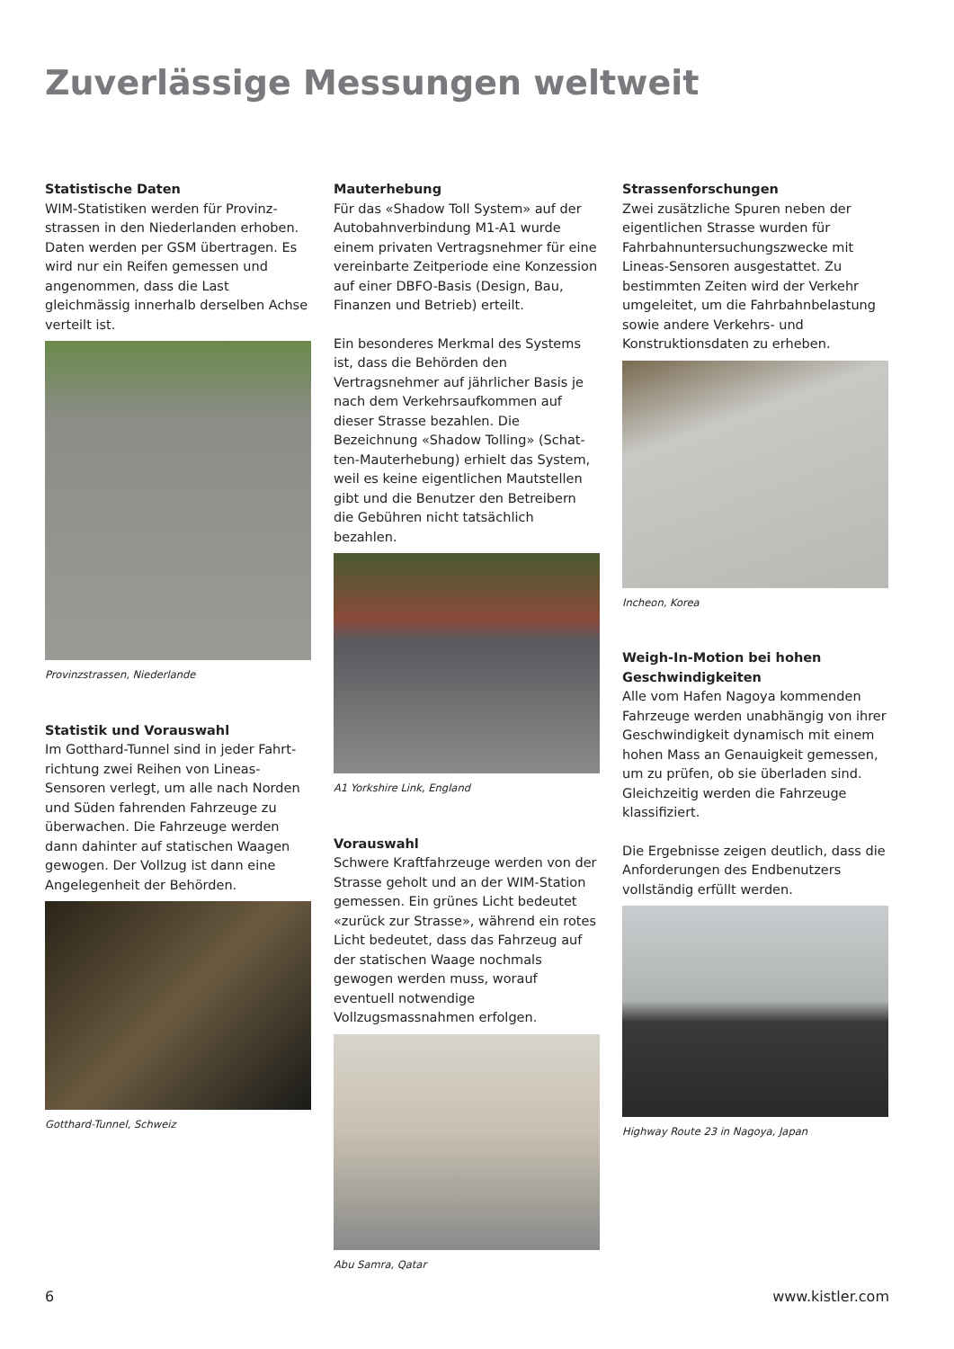Zuverlässige Messungen weltweit
Statistische Daten
WIM-Statistiken werden für Provinz­strassen in den Niederlanden erhoben. Daten werden per GSM übertragen. Es wird nur ein Reifen gemessen und angenommen, dass die Last gleichmässig innerhalb derselben Achse verteilt ist.
Provinzstrassen, Niederlande
Statistik und Vorauswahl
Im Gotthard-Tunnel sind in jeder Fahrt­richtung zwei Reihen von Lineas-Sensoren verlegt, um alle nach Norden und Süden fahrenden Fahrzeuge zu überwachen. Die Fahrzeuge werden dann dahinter auf statischen Waagen gewogen. Der Vollzug ist dann eine Angelegenheit der Behörden.
Gotthard-Tunnel, Schweiz
Mauterhebung
Für das «Shadow Toll System» auf der Autobahnverbindung M1-A1 wurde einem privaten Vertragsnehmer für eine verein­barte Zeitperiode eine Konzession auf einer DBFO-Basis (Design, Bau, Finanzen und Betrieb) erteilt.
Ein besonderes Merkmal des Systems ist, dass die Behörden den Vertragsnehmer auf jährlicher Basis je nach dem Verkehrs­aufkommen auf dieser Strasse bezahlen. Die Bezeichnung «Shadow Tolling» (Schat­ten-Mauterhebung) erhielt das System, weil es keine eigentlichen Mautstellen gibt und die Benutzer den Betreibern die Gebühren nicht tatsächlich bezahlen.
A1 Yorkshire Link, England
Vorauswahl
Schwere Kraftfahrzeuge werden von der Strasse geholt und an der WIM-Station gemessen. Ein grünes Licht bedeutet «zurück zur Strasse», während ein rotes Licht bedeutet, dass das Fahrzeug auf der statischen Waage nochmals gewogen werden muss, worauf eventuell notwen­dige Vollzugsmassnahmen erfolgen.
Abu Samra, Qatar
Strassenforschungen
Zwei zusätzliche Spuren neben der eigent­lichen Strasse wurden für Fahrbahnunter­suchungszwecke mit Lineas-Sensoren ausgestattet. Zu bestimmten Zeiten wird der Verkehr umgeleitet, um die Fahrbahn­belastung sowie andere Verkehrs- und Konstruktionsdaten zu erheben.
Incheon, Korea
Weigh-In-Motion bei hohen Geschwindigkeiten
Alle vom Hafen Nagoya kommenden Fahrzeuge werden unabhängig von ihrer Geschwindigkeit dynamisch mit einem hohen Mass an Genauigkeit gemessen, um zu prüfen, ob sie überladen sind. Gleichzeitig werden die Fahrzeuge klassi­fiziert.
Die Ergebnisse zeigen deutlich, dass die Anforderungen des Endbenutzers vollstän­dig erfüllt werden.
Highway Route 23 in Nagoya, Japan
6 www.kistler.com